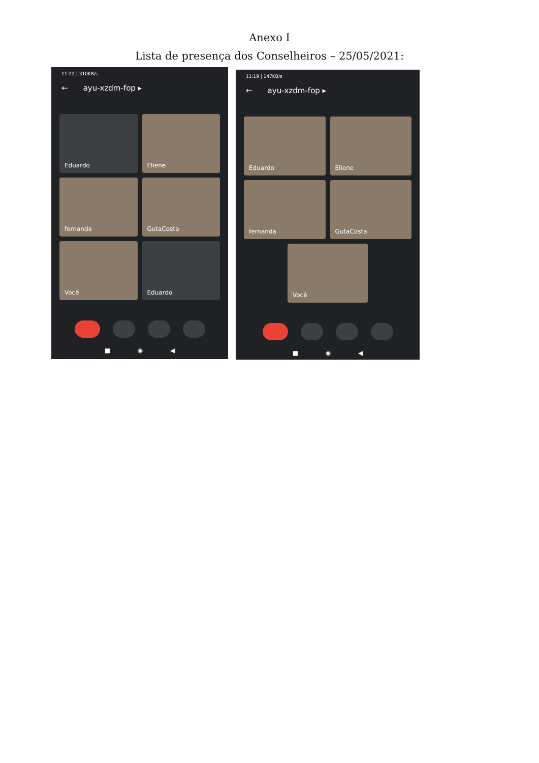Anexo I
Lista de presença dos Conselheiros – 25/05/2021:
11:22 | 310KB/s
← ayu-xzdm-fop ▸
Eduardo
Eliene
fernanda
GutaCosta
Você
Eduardo
■ ◉ ◀
11:19 | 147KB/s
← ayu-xzdm-fop ▸
Eduardo
Eliene
fernanda
GutaCosta
Você
■ ◉ ◀